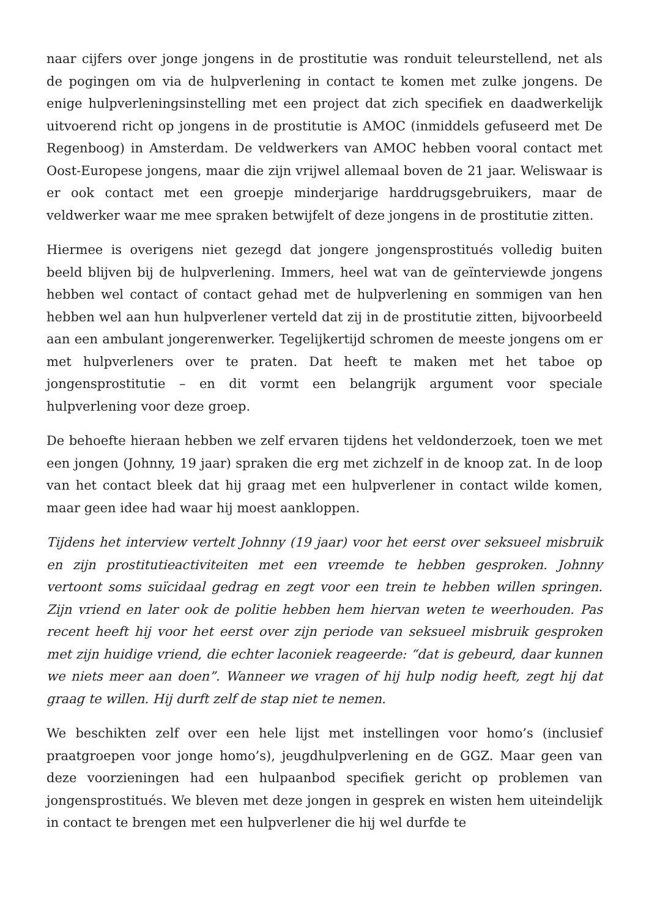naar cijfers over jonge jongens in de prostitutie was ronduit teleurstellend, net als de pogingen om via de hulpverlening in contact te komen met zulke jongens. De enige hulpverleningsinstelling met een project dat zich specifiek en daadwerkelijk uitvoerend richt op jongens in de prostitutie is AMOC (inmiddels gefuseerd met De Regenboog) in Amsterdam. De veldwerkers van AMOC hebben vooral contact met Oost-Europese jongens, maar die zijn vrijwel allemaal boven de 21 jaar. Weliswaar is er ook contact met een groepje minderjarige harddrugsgebruikers, maar de veldwerker waar me mee spraken betwijfelt of deze jongens in de prostitutie zitten.
Hiermee is overigens niet gezegd dat jongere jongensprostitués volledig buiten beeld blijven bij de hulpverlening. Immers, heel wat van de geïnterviewde jongens hebben wel contact of contact gehad met de hulpverlening en sommigen van hen hebben wel aan hun hulpverlener verteld dat zij in de prostitutie zitten, bijvoorbeeld aan een ambulant jongerenwerker. Tegelijkertijd schromen de meeste jongens om er met hulpverleners over te praten. Dat heeft te maken met het taboe op jongensprostitutie – en dit vormt een belangrijk argument voor speciale hulpverlening voor deze groep.
De behoefte hieraan hebben we zelf ervaren tijdens het veldonderzoek, toen we met een jongen (Johnny, 19 jaar) spraken die erg met zichzelf in de knoop zat. In de loop van het contact bleek dat hij graag met een hulpverlener in contact wilde komen, maar geen idee had waar hij moest aankloppen.
Tijdens het interview vertelt Johnny (19 jaar) voor het eerst over seksueel misbruik en zijn prostitutieactiviteiten met een vreemde te hebben gesproken. Johnny vertoont soms suïcidaal gedrag en zegt voor een trein te hebben willen springen. Zijn vriend en later ook de politie hebben hem hiervan weten te weerhouden. Pas recent heeft hij voor het eerst over zijn periode van seksueel misbruik gesproken met zijn huidige vriend, die echter laconiek reageerde: “dat is gebeurd, daar kunnen we niets meer aan doen”. Wanneer we vragen of hij hulp nodig heeft, zegt hij dat graag te willen. Hij durft zelf de stap niet te nemen.
We beschikten zelf over een hele lijst met instellingen voor homo’s (inclusief praatgroepen voor jonge homo’s), jeugdhulpverlening en de GGZ. Maar geen van deze voorzieningen had een hulpaanbod specifiek gericht op problemen van jongensprostitués. We bleven met deze jongen in gesprek en wisten hem uiteindelijk in contact te brengen met een hulpverlener die hij wel durfde te